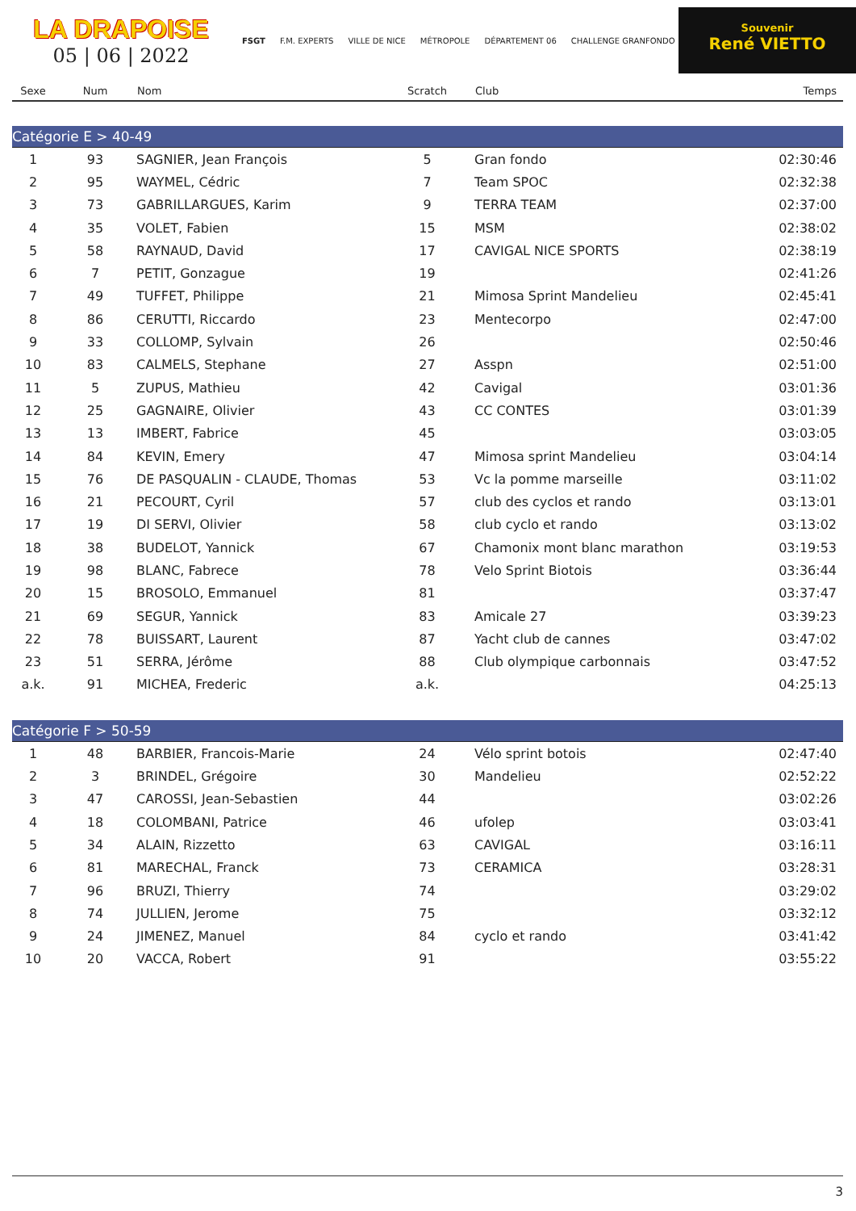LA DRAPOISE
05 | 06 | 2022
FSGT F.M. EXPERTS VILLE DE NICE MÉTROPOLE DÉPARTEMENT 06 CHALLENGE GRANFONDO
Souvenir
René VIETTO
| Sexe | Num | Nom | Scratch | Club | Temps |
| --- | --- | --- | --- | --- | --- |
| Catégorie E > 40-49 | | | | | |
| 1 | 93 | SAGNIER, Jean François | 5 | Gran fondo | 02:30:46 |
| 2 | 95 | WAYMEL, Cédric | 7 | Team SPOC | 02:32:38 |
| 3 | 73 | GABRILLARGUES, Karim | 9 | TERRA TEAM | 02:37:00 |
| 4 | 35 | VOLET, Fabien | 15 | MSM | 02:38:02 |
| 5 | 58 | RAYNAUD, David | 17 | CAVIGAL NICE SPORTS | 02:38:19 |
| 6 | 7 | PETIT, Gonzague | 19 | | 02:41:26 |
| 7 | 49 | TUFFET, Philippe | 21 | Mimosa Sprint Mandelieu | 02:45:41 |
| 8 | 86 | CERUTTI, Riccardo | 23 | Mentecorpo | 02:47:00 |
| 9 | 33 | COLLOMP, Sylvain | 26 | | 02:50:46 |
| 10 | 83 | CALMELS, Stephane | 27 | Asspn | 02:51:00 |
| 11 | 5 | ZUPUS, Mathieu | 42 | Cavigal | 03:01:36 |
| 12 | 25 | GAGNAIRE, Olivier | 43 | CC CONTES | 03:01:39 |
| 13 | 13 | IMBERT, Fabrice | 45 | | 03:03:05 |
| 14 | 84 | KEVIN, Emery | 47 | Mimosa sprint Mandelieu | 03:04:14 |
| 15 | 76 | DE PASQUALIN - CLAUDE, Thomas | 53 | Vc la pomme marseille | 03:11:02 |
| 16 | 21 | PECOURT, Cyril | 57 | club des cyclos et rando | 03:13:01 |
| 17 | 19 | DI SERVI, Olivier | 58 | club cyclo et rando | 03:13:02 |
| 18 | 38 | BUDELOT, Yannick | 67 | Chamonix mont blanc marathon | 03:19:53 |
| 19 | 98 | BLANC, Fabrece | 78 | Velo Sprint Biotois | 03:36:44 |
| 20 | 15 | BROSOLO, Emmanuel | 81 | | 03:37:47 |
| 21 | 69 | SEGUR, Yannick | 83 | Amicale 27 | 03:39:23 |
| 22 | 78 | BUISSART, Laurent | 87 | Yacht club de cannes | 03:47:02 |
| 23 | 51 | SERRA, Jérôme | 88 | Club olympique carbonnais | 03:47:52 |
| a.k. | 91 | MICHEA, Frederic | a.k. | | 04:25:13 |
| Catégorie F > 50-59 | | | | | |
| 1 | 48 | BARBIER, Francois-Marie | 24 | Vélo sprint botois | 02:47:40 |
| 2 | 3 | BRINDEL, Grégoire | 30 | Mandelieu | 02:52:22 |
| 3 | 47 | CAROSSI, Jean-Sebastien | 44 | | 03:02:26 |
| 4 | 18 | COLOMBANI, Patrice | 46 | ufolep | 03:03:41 |
| 5 | 34 | ALAIN, Rizzetto | 63 | CAVIGAL | 03:16:11 |
| 6 | 81 | MARECHAL, Franck | 73 | CERAMICA | 03:28:31 |
| 7 | 96 | BRUZI, Thierry | 74 | | 03:29:02 |
| 8 | 74 | JULLIEN, Jerome | 75 | | 03:32:12 |
| 9 | 24 | JIMENEZ, Manuel | 84 | cyclo et rando | 03:41:42 |
| 10 | 20 | VACCA, Robert | 91 | | 03:55:22 |
3